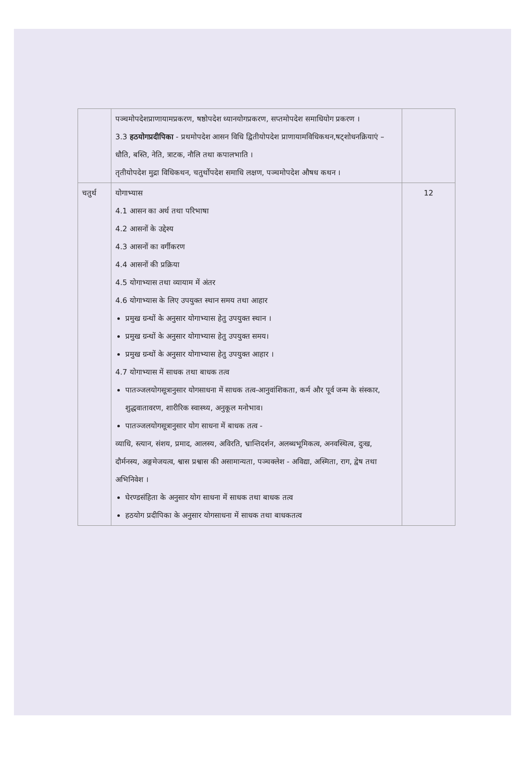| | पञ्चमोपदेशप्राणायामप्रकरण, षष्ठोपदेश ध्यानयोगप्रकरण, सप्तमोपदेश समाधियोग प्रकरण । 3.3 हठयोगप्रदीपिका - प्रथमोपदेश आसन विधि द्वितीयोपदेश प्राणायामविधिकथन,षट्शोधनक्रियाएं –धौति, बस्ति, नेति, त्राटक, नौलि तथा कपालभाति । तृतीयोपदेश मुद्रा विधिकथन, चतुर्थोपदेश समाधि लक्षण, पञ्चमोपदेश औषध कथन । | |
| चतुर्थ | योगाभ्यास 4.1 आसन का अर्थ तथा परिभाषा 4.2 आसनों के उद्देश्य 4.3 आसनों का वर्गीकरण 4.4 आसनों की प्रक्रिया 4.5 योगाभ्यास तथा व्यायाम में अंतर 4.6 योगाभ्यास के लिए उपयुक्त स्थान समय तथा आहार प्रमुख ग्रन्थों के अनुसार योगाभ्यास हेतु उपयुक्त स्थान । प्रमुख ग्रन्थों के अनुसार योगाभ्यास हेतु उपयुक्त समय। प्रमुख ग्रन्थों के अनुसार योगाभ्यास हेतु उपयुक्त आहार । 4.7 योगाभ्यास में साधक तथा बाधक तत्व पातञ्जलयोगसूत्रानुसार योगसाधना में साधक तत्व-आनुवांशिकता, कर्म और पूर्व जन्म के संस्कार, शुद्धवातावरण, शारीरिक स्वास्थ्य, अनुकूल मनोभाव। पातञ्जलयोगसूत्रानुसार योग साधना में बाधक तत्व - व्याधि, स्त्यान, संशय, प्रमाद, आलस्य, अविरति, भ्रान्तिदर्शन, अलब्धभूमिकत्व, अनवस्थित्व, दुःख, दौर्मनस्य, अङ्गमेजयत्व, श्वास प्रश्वास की असामान्यता, पञ्चक्लेश - अविद्या, अस्मिता, राग, द्वेष तथा अभिनिवेश । घेरण्डसंहिता के अनुसार योग साधना में साधक तथा बाधक तत्व हठयोग प्रदीपिका के अनुसार योगसाधना में साधक तथा बाधकतत्व | 12 |